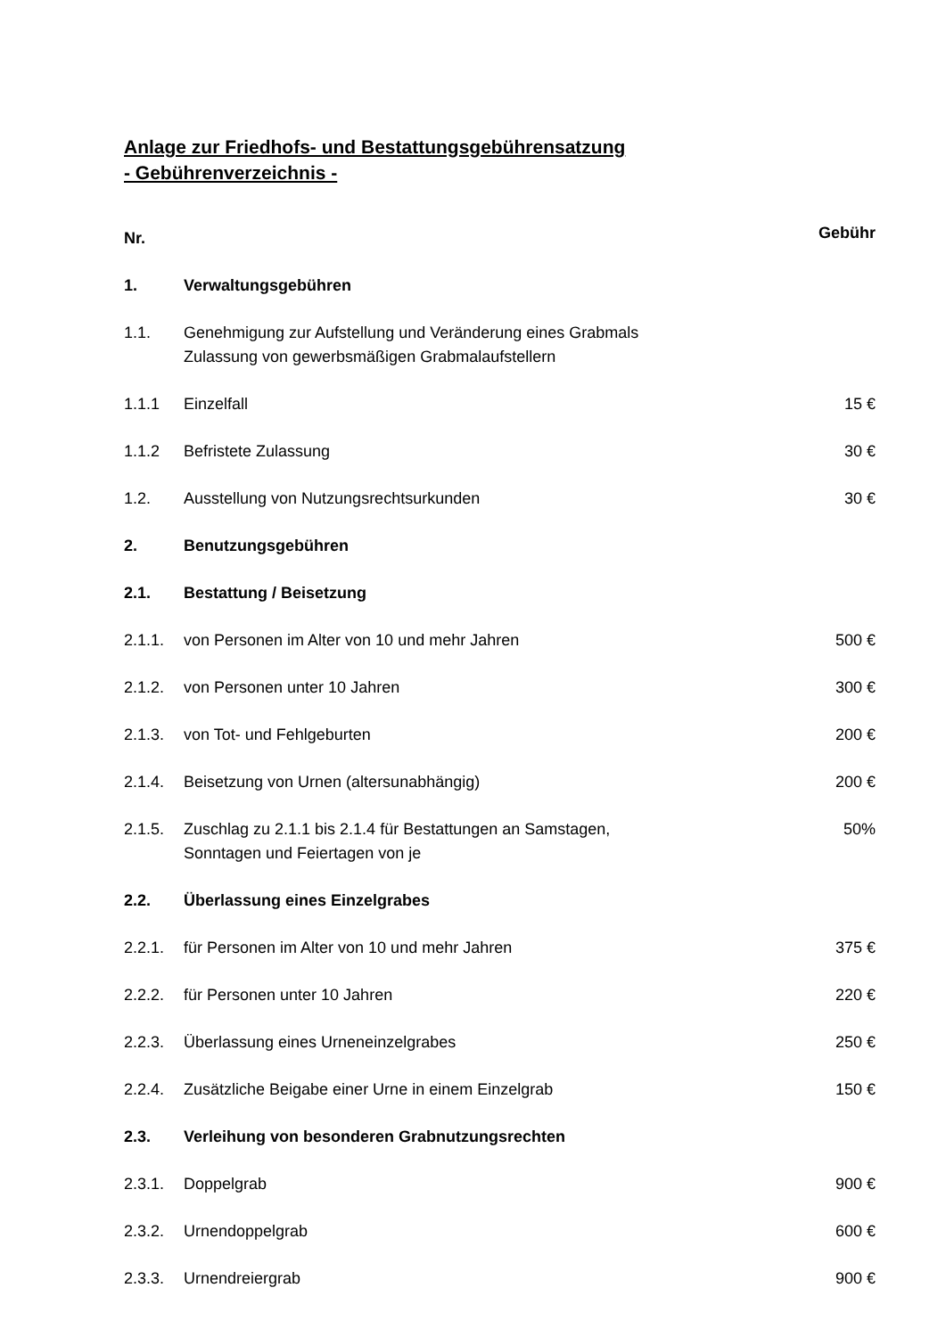Anlage zur Friedhofs- und Bestattungsgebührensatzung
- Gebührenverzeichnis -
| Nr. | | Gebühr |
| 1. | Verwaltungsgebühren | |
| 1.1. | Genehmigung zur Aufstellung und Veränderung eines Grabmals Zulassung von gewerbsmäßigen Grabmalaufstellern | |
| 1.1.1 | Einzelfall | 15 € |
| 1.1.2 | Befristete Zulassung | 30 € |
| 1.2. | Ausstellung von Nutzungsrechtsurkunden | 30 € |
| 2. | Benutzungsgebühren | |
| 2.1. | Bestattung / Beisetzung | |
| 2.1.1. | von Personen im Alter von 10 und mehr Jahren | 500 € |
| 2.1.2. | von Personen unter 10 Jahren | 300 € |
| 2.1.3. | von Tot- und Fehlgeburten | 200 € |
| 2.1.4. | Beisetzung von Urnen (altersunabhängig) | 200 € |
| 2.1.5. | Zuschlag zu 2.1.1 bis 2.1.4 für Bestattungen an Samstagen, Sonntagen und Feiertagen von je | 50% |
| 2.2. | Überlassung eines Einzelgrabes | |
| 2.2.1. | für Personen im Alter von 10 und mehr Jahren | 375 € |
| 2.2.2. | für Personen unter 10 Jahren | 220 € |
| 2.2.3. | Überlassung eines Urneneinzelgrabes | 250 € |
| 2.2.4. | Zusätzliche Beigabe einer Urne in einem Einzelgrab | 150 € |
| 2.3. | Verleihung von besonderen Grabnutzungsrechten | |
| 2.3.1. | Doppelgrab | 900 € |
| 2.3.2. | Urnendoppelgrab | 600 € |
| 2.3.3. | Urnendreiergrab | 900 € |